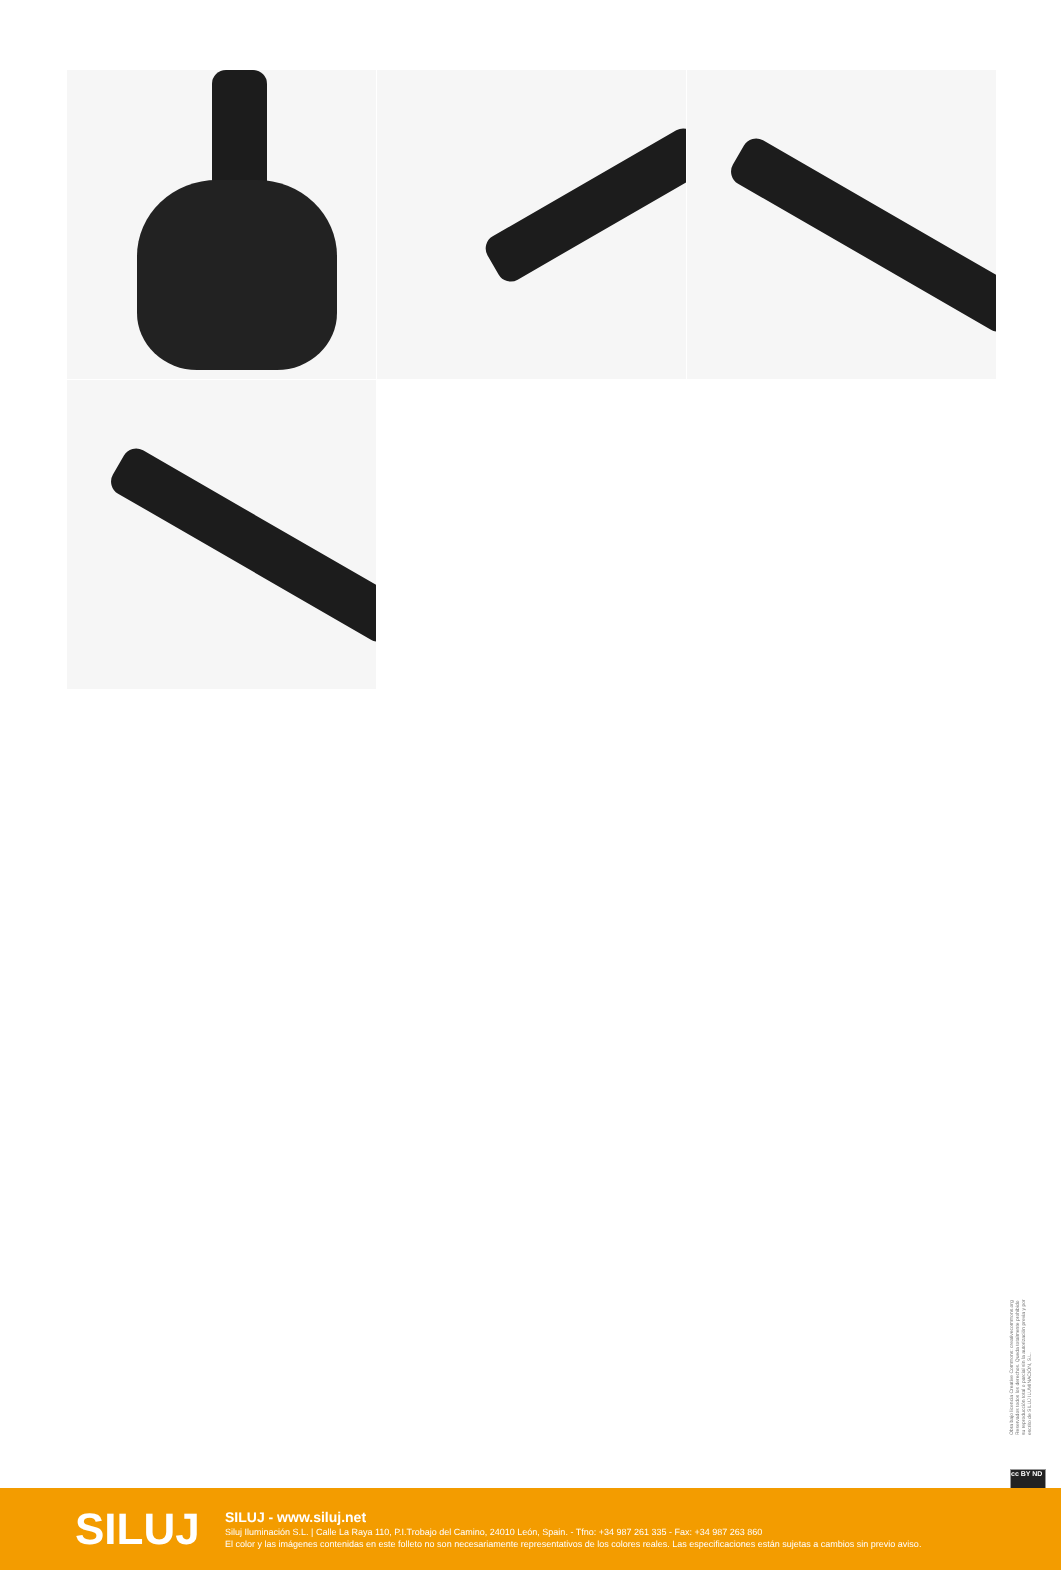Obra bajo licencia Creative Commons: creativecommons.org Reservados todos los derechos. Queda totalmente prohibido su reproducción total o parcial sin la autorización previa y por escrito de SILUJ ILUMINACIÓN, S.L.
cc BY ND
SILUJ
SILUJ - www.siluj.net
Siluj Iluminación S.L. | Calle La Raya 110, P.I.Trobajo del Camino, 24010 León, Spain. - Tfno: +34 987 261 335 - Fax: +34 987 263 860
El color y las imágenes contenidas en este folleto no son necesariamente representativos de los colores reales. Las especificaciones están sujetas a cambios sin previo aviso.